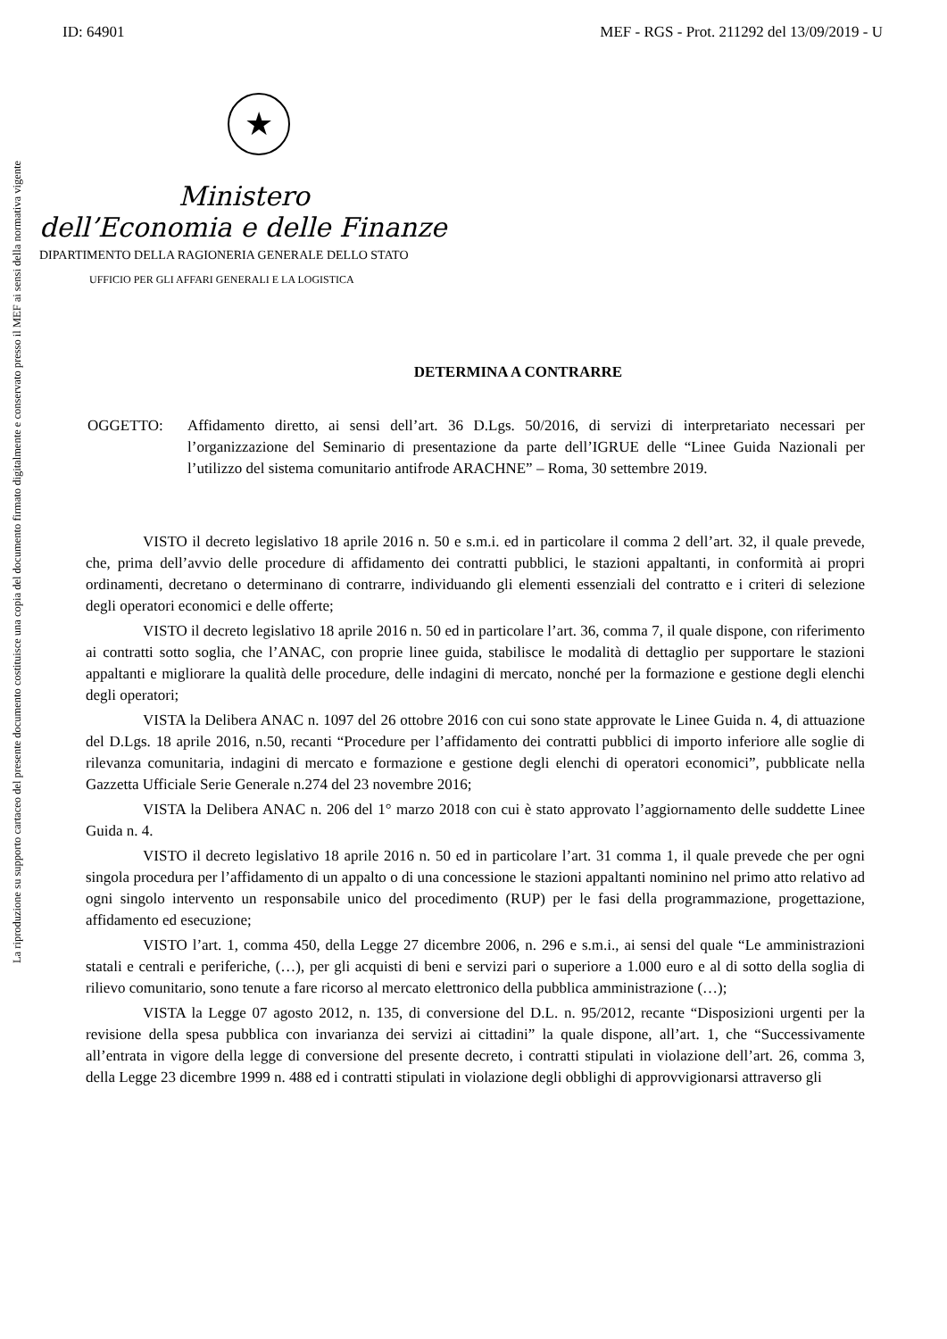ID: 64901 MEF - RGS - Prot. 211292 del 13/09/2019 - U
La riproduzione su supporto cartaceo del presente documento costituisce una copia del documento firmato digitalmente e conservato presso il MEF ai sensi della normativa vigente
★
Ministero
dell’Economia e delle Finanze
DIPARTIMENTO DELLA RAGIONERIA GENERALE DELLO STATO
UFFICIO PER GLI AFFARI GENERALI E LA LOGISTICA
DETERMINA A CONTRARRE
OGGETTO: Affidamento diretto, ai sensi dell’art. 36 D.Lgs. 50/2016, di servizi di interpretariato necessari per l’organizzazione del Seminario di presentazione da parte dell’IGRUE delle “Linee Guida Nazionali per l’utilizzo del sistema comunitario antifrode ARACHNE” – Roma, 30 settembre 2019.
VISTO il decreto legislativo 18 aprile 2016 n. 50 e s.m.i. ed in particolare il comma 2 dell’art. 32, il quale prevede, che, prima dell’avvio delle procedure di affidamento dei contratti pubblici, le stazioni appaltanti, in conformità ai propri ordinamenti, decretano o determinano di contrarre, individuando gli elementi essenziali del contratto e i criteri di selezione degli operatori economici e delle offerte;
VISTO il decreto legislativo 18 aprile 2016 n. 50 ed in particolare l’art. 36, comma 7, il quale dispone, con riferimento ai contratti sotto soglia, che l’ANAC, con proprie linee guida, stabilisce le modalità di dettaglio per supportare le stazioni appaltanti e migliorare la qualità delle procedure, delle indagini di mercato, nonché per la formazione e gestione degli elenchi degli operatori;
VISTA la Delibera ANAC n. 1097 del 26 ottobre 2016 con cui sono state approvate le Linee Guida n. 4, di attuazione del D.Lgs. 18 aprile 2016, n.50, recanti “Procedure per l’affidamento dei contratti pubblici di importo inferiore alle soglie di rilevanza comunitaria, indagini di mercato e formazione e gestione degli elenchi di operatori economici”, pubblicate nella Gazzetta Ufficiale Serie Generale n.274 del 23 novembre 2016;
VISTA la Delibera ANAC n. 206 del 1° marzo 2018 con cui è stato approvato l’aggiornamento delle suddette Linee Guida n. 4.
VISTO il decreto legislativo 18 aprile 2016 n. 50 ed in particolare l’art. 31 comma 1, il quale prevede che per ogni singola procedura per l’affidamento di un appalto o di una concessione le stazioni appaltanti nominino nel primo atto relativo ad ogni singolo intervento un responsabile unico del procedimento (RUP) per le fasi della programmazione, progettazione, affidamento ed esecuzione;
VISTO l’art. 1, comma 450, della Legge 27 dicembre 2006, n. 296 e s.m.i., ai sensi del quale “Le amministrazioni statali e centrali e periferiche, (…), per gli acquisti di beni e servizi pari o superiore a 1.000 euro e al di sotto della soglia di rilievo comunitario, sono tenute a fare ricorso al mercato elettronico della pubblica amministrazione (…);
VISTA la Legge 07 agosto 2012, n. 135, di conversione del D.L. n. 95/2012, recante “Disposizioni urgenti per la revisione della spesa pubblica con invarianza dei servizi ai cittadini” la quale dispone, all’art. 1, che “Successivamente all’entrata in vigore della legge di conversione del presente decreto, i contratti stipulati in violazione dell’art. 26, comma 3, della Legge 23 dicembre 1999 n. 488 ed i contratti stipulati in violazione degli obblighi di approvvigionarsi attraverso gli